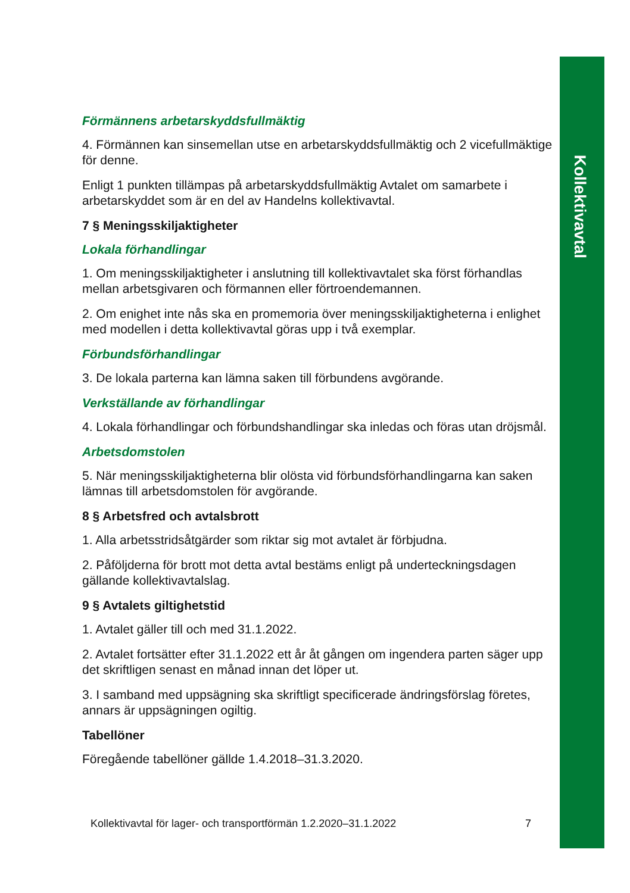Kollektivavtal
Förmännens arbetarskyddsfullmäktig
4. Förmännen kan sinsemellan utse en arbetarskyddsfullmäktig och 2 vicefullmäktige för denne.
Enligt 1 punkten tillämpas på arbetarskyddsfullmäktig Avtalet om samarbete i arbetarskyddet som är en del av Handelns kollektivavtal.
7 § Meningsskiljaktigheter
Lokala förhandlingar
1. Om meningsskiljaktigheter i anslutning till kollektivavtalet ska först förhandlas mellan arbetsgivaren och förmannen eller förtroendemannen.
2. Om enighet inte nås ska en promemoria över meningsskiljaktigheterna i enlighet med modellen i detta kollektivavtal göras upp i två exemplar.
Förbundsförhandlingar
3. De lokala parterna kan lämna saken till förbundens avgörande.
Verkställande av förhandlingar
4. Lokala förhandlingar och förbundshandlingar ska inledas och föras utan dröjsmål.
Arbetsdomstolen
5. När meningsskiljaktigheterna blir olösta vid förbundsförhandlingarna kan saken lämnas till arbetsdomstolen för avgörande.
8 § Arbetsfred och avtalsbrott
1. Alla arbetsstridsåtgärder som riktar sig mot avtalet är förbjudna.
2. Påföljderna för brott mot detta avtal bestäms enligt på underteckningsdagen gällande kollektivavtalslag.
9 § Avtalets giltighetstid
1. Avtalet gäller till och med 31.1.2022.
2. Avtalet fortsätter efter 31.1.2022 ett år åt gången om ingendera parten säger upp det skriftligen senast en månad innan det löper ut.
3. I samband med uppsägning ska skriftligt specificerade ändringsförslag företes, annars är uppsägningen ogiltig.
Tabellöner
Föregående tabellöner gällde 1.4.2018–31.3.2020.
Kollektivavtal för lager- och transportförmän 1.2.2020–31.1.2022 7